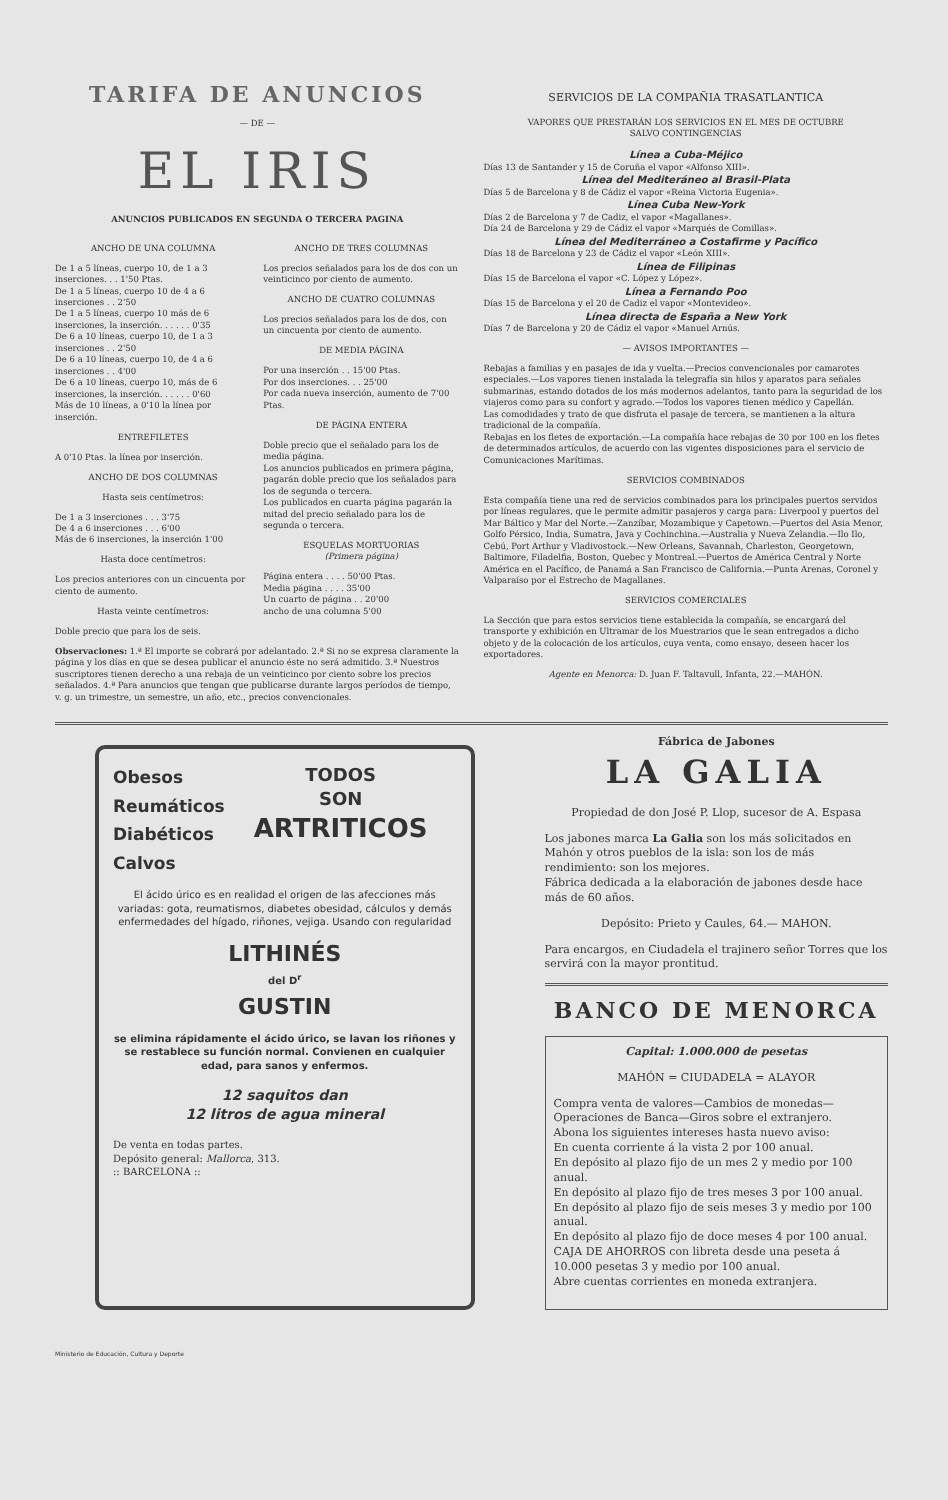TARIFA DE ANUNCIOS
— DE —
EL IRIS
ANUNCIOS PUBLICADOS EN SEGUNDA O TERCERA PAGINA
ANCHO DE UNA COLUMNA
De 1 a 5 líneas, cuerpo 10, de 1 a 3 inserciones. . . 1'50 Ptas.
De 1 a 5 líneas, cuerpo 10 de 4 a 6 inserciones . . 2'50
De 1 a 5 líneas, cuerpo 10 más de 6 inserciones, la inserción. . . . . . 0'35
De 6 a 10 líneas, cuerpo 10, de 1 a 3 inserciones . . 2'50
De 6 a 10 líneas, cuerpo 10, de 4 a 6 inserciones . . 4'00
De 6 a 10 líneas, cuerpo 10, más de 6 inserciones, la inserción. . . . . . 0'60
Más de 10 líneas, a 0'10 la línea por inserción.
ENTREFILETES
A 0'10 Ptas. la línea por inserción.
ANCHO DE DOS COLUMNAS
Hasta seis centímetros:
De 1 a 3 inserciones . . . 3'75
De 4 a 6 inserciones . . . 6'00
Más de 6 inserciones, la inserción 1'00
Hasta doce centímetros:
Los precios anteriores con un cincuenta por ciento de aumento.
Hasta veinte centímetros:
Doble precio que para los de seis.
ANCHO DE TRES COLUMNAS
Los precios señalados para los de dos con un veinticinco por ciento de aumento.
ANCHO DE CUATRO COLUMNAS
Los precios señalados para los de dos, con un cincuenta por ciento de aumento.
DE MEDIA PÁGINA
Por una inserción . . 15'00 Ptas.
Por dos inserciones. . . 25'00
Por cada nueva inserción, aumento de 7'00 Ptas.
DE PÁGINA ENTERA
Doble precio que el señalado para los de media página.
Los anuncios publicados en primera página, pagarán doble precio que los señalados para los de segunda o tercera.
Los publicados en cuarta página pagarán la mitad del precio señalado para los de segunda o tercera.
ESQUELAS MORTUORIAS
(Primera página)
Página entera . . . . 50'00 Ptas.
Media página . . . . 35'00
Un cuarto de página . . 20'00
ancho de una columna 5'00
Observaciones: 1.ª El importe se cobrará por adelantado. 2.ª Si no se expresa claramente la página y los días en que se desea publicar el anuncio éste no será admitido. 3.ª Nuestros suscriptores tienen derecho a una rebaja de un veinticinco por ciento sobre los precios señalados. 4.ª Para anuncios que tengan que publicarse durante largos períodos de tiempo, v. g. un trimestre, un semestre, un año, etc., precios convencionales.
SERVICIOS DE LA COMPAÑIA TRASATLANTICA
VAPORES QUE PRESTARÁN LOS SERVICIOS EN EL MES DE OCTUBRE
SALVO CONTINGENCIAS
Línea a Cuba-Méjico
Días 13 de Santander y 15 de Coruña el vapor «Alfonso XIII».
Línea del Mediteráneo al Brasil-Plata
Días 5 de Barcelona y 8 de Cádiz el vapor «Reina Victoria Eugenia».
Línea Cuba New-York
Días 2 de Barcelona y 7 de Cadiz, el vapor «Magallanes».
Día 24 de Barcelona y 29 de Cádiz el vapor «Marqués de Comillas».
Línea del Mediterráneo a Costafirme y Pacífico
Días 18 de Barcelona y 23 de Cádiz el vapor «León XIII».
Línea de Filipinas
Días 15 de Barcelona el vapor «C. López y López».
Línea a Fernando Poo
Días 15 de Barcelona y el 20 de Cadiz el vapor «Montevideo».
Línea directa de España a New York
Días 7 de Barcelona y 20 de Cádiz el vapor «Manuel Arnús.
— AVISOS IMPORTANTES —
Rebajas a familias y en pasajes de ida y vuelta.—Precios convencionales por camarotes especiales.—Los vapores tienen instalada la telegrafía sin hilos y aparatos para señales submarinas, estando dotados de los más modernos adelantos, tanto para la seguridad de los viajeros como para su confort y agrado.—Todos los vapores tienen médico y Capellán.
Las comodidades y trato de que disfruta el pasaje de tercera, se mantienen a la altura tradicional de la compañía.
Rebajas en los fletes de exportación.—La compañía hace rebajas de 30 por 100 en los fletes de determinados artículos, de acuerdo con las vigentes disposiciones para el servicio de Comunicaciones Marítimas.
SERVICIOS COMBINADOS
Esta compañía tiene una red de servicios combinados para los principales puertos servidos por líneas regulares, que le permite admitir pasajeros y carga para: Liverpool y puertos del Mar Báltico y Mar del Norte.—Zanzíbar, Mozambique y Capetown.—Puertos del Asia Menor, Golfo Pérsico, India, Sumatra, Java y Cochinchina.—Australia y Nueva Zelandia.—Ilo Ilo, Cebú, Port Arthur y Vladivostock.—New Orleans, Savannah, Charleston, Georgetown, Baltimore, Filadelfia, Boston, Quebec y Montreal.—Puertos de América Central y Norte América en el Pacífico, de Panamá a San Francisco de California.—Punta Arenas, Coronel y Valparaíso por el Estrecho de Magallanes.
SERVICIOS COMERCIALES
La Sección que para estos servicios tiene establecida la compañía, se encargará del transporte y exhibición en Ultramar de los Muestrarios que le sean entregados a dicho objeto y de la colocación de los artículos, cuya venta, como ensayo, deseen hacer los exportadores.
Agente en Menorca: D. Juan F. Taltavull, Infanta, 22.—MAHÓN.
Obesos
Reumáticos
Diabéticos
Calvos
TODOS
SON
ARTRITICOS
El ácido úrico es en realidad el origen de las afecciones más variadas: gota, reumatismos, diabetes obesidad, cálculos y demás enfermedades del hígado, riñones, vejiga. Usando con regularidad
LITHINÉS
del D<sup>r</sup>
GUSTIN
se elimina rápidamente el ácido úrico, se lavan los riñones y se restablece su función normal. Convienen en cualquier edad, para sanos y enfermos.
12 saquitos dan
12 litros de agua mineral
De venta en todas partes.
Depósito general: Mallorca, 313.
:: BARCELONA ::
Fábrica de Jabones
LA GALIA
Propiedad de don José P. Llop, sucesor de A. Espasa
Los jabones marca La Galia son los más solicitados en Mahón y otros pueblos de la isla: son los de más rendimiento: son los mejores.
Fábrica dedicada a la elaboración de jabones desde hace más de 60 años.
Depósito: Prieto y Caules, 64.— MAHON.
Para encargos, en Ciudadela el trajinero señor Torres que los servirá con la mayor prontitud.
BANCO DE MENORCA
Capital: 1.000.000 de pesetas
MAHÓN = CIUDADELA = ALAYOR
Compra venta de valores—Cambios de monedas—Operaciones de Banca—Giros sobre el extranjero.
Abona los siguientes intereses hasta nuevo aviso:
En cuenta corriente á la vista 2 por 100 anual.
En depósito al plazo fijo de un mes 2 y medio por 100 anual.
En depósito al plazo fijo de tres meses 3 por 100 anual.
En depósito al plazo fijo de seis meses 3 y medio por 100 anual.
En depósito al plazo fijo de doce meses 4 por 100 anual.
CAJA DE AHORROS con libreta desde una peseta á 10.000 pesetas 3 y medio por 100 anual.
Abre cuentas corrientes en moneda extranjera.
Ministerio de Educación, Cultura y Deporte